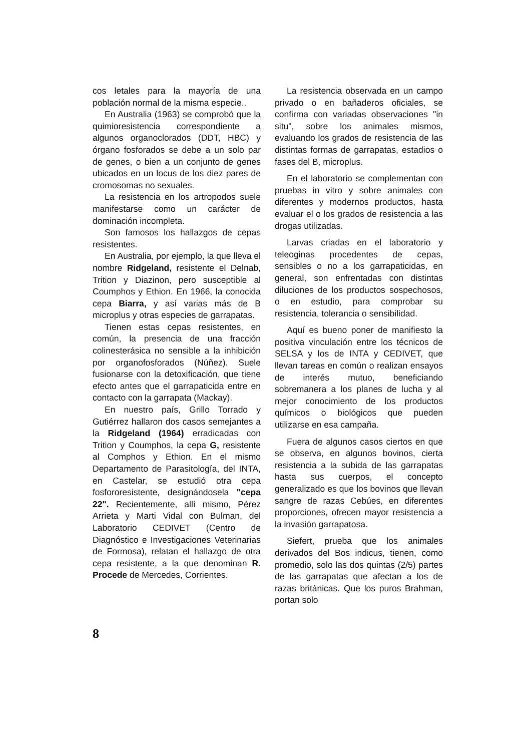cos letales para la mayoría de una población normal de la misma especie..
En Australia (1963) se comprobó que la quimioresistencia correspondiente a algunos organoclorados (DDT, HBC) y órgano fosforados se debe a un solo par de genes, o bien a un conjunto de genes ubicados en un locus de los diez pares de cromosomas no sexuales.
La resistencia en los artropodos suele manifestarse como un carácter de dominación incompleta.
Son famosos los hallazgos de cepas resistentes.
En Australia, por ejemplo, la que lleva el nombre Ridgeland, resistente el Delnab, Trition y Diazinon, pero susceptible al Coumphos y Ethion. En 1966, la conocida cepa Biarra, y así varias más de B microplus y otras especies de garrapatas.
Tienen estas cepas resistentes, en común, la presencia de una fracción colinesterásica no sensible a la inhibición por organofosforados (Núñez). Suele fusionarse con la detoxificación, que tiene efecto antes que el garrapaticida entre en contacto con la garrapata (Mackay).
En nuestro país, Grillo Torrado y Gutiérrez hallaron dos casos semejantes a la Ridgeland (1964) erradicadas con Trition y Coumphos, la cepa G, resistente al Comphos y Ethion. En el mismo Departamento de Parasitología, del INTA, en Castelar, se estudió otra cepa fosfororesistente, designándosela "cepa 22". Recientemente, allí mismo, Pérez Arrieta y Marti Vidal con Bulman, del Laboratorio CEDIVET (Centro de Diagnóstico e Investigaciones Veterinarias de Formosa), relatan el hallazgo de otra cepa resistente, a la que denominan R. Procede de Mercedes, Corrientes.
La resistencia observada en un campo privado o en bañaderos oficiales, se confirma con variadas observaciones "in situ", sobre los animales mismos, evaluando los grados de resistencia de las distintas formas de garrapatas, estadios o fases del B, microplus.
En el laboratorio se complementan con pruebas in vitro y sobre animales con diferentes y modernos productos, hasta evaluar el o los grados de resistencia a las drogas utilizadas.
Larvas criadas en el laboratorio y teleoginas procedentes de cepas, sensibles o no a los garrapaticidas, en general, son enfrentadas con distintas diluciones de los productos sospechosos, o en estudio, para comprobar su resistencia, tolerancia o sensibilidad.
Aquí es bueno poner de manifiesto la positiva vinculación entre los técnicos de SELSA y los de INTA y CEDIVET, que llevan tareas en común o realizan ensayos de interés mutuo, beneficiando sobremanera a los planes de lucha y al mejor conocimiento de los productos químicos o biológicos que pueden utilizarse en esa campaña.
Fuera de algunos casos ciertos en que se observa, en algunos bovinos, cierta resistencia a la subida de las garrapatas hasta sus cuerpos, el concepto generalizado es que los bovinos que llevan sangre de razas Cebúes, en diferentes proporciones, ofrecen mayor resistencia a la invasión garrapatosa.
Siefert, prueba que los animales derivados del Bos indicus, tienen, como promedio, solo las dos quintas (2/5) partes de las garrapatas que afectan a los de razas británicas. Que los puros Brahman, portan solo
8